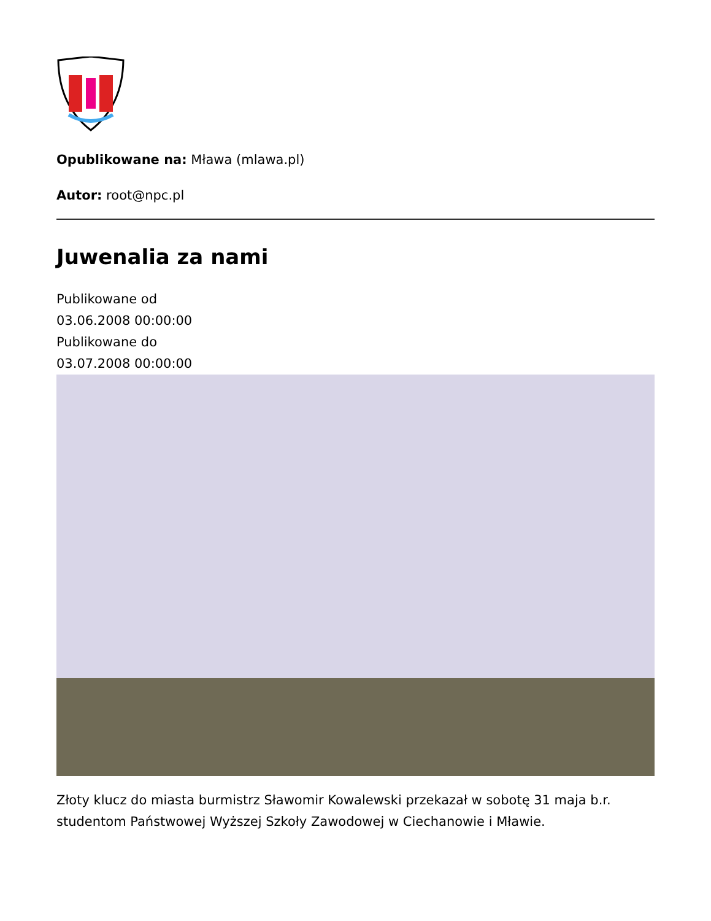Opublikowane na: Mława (mlawa.pl)
Autor: root@npc.pl
Juwenalia za nami
Publikowane od
03.06.2008 00:00:00
Publikowane do
03.07.2008 00:00:00
Złoty klucz do miasta burmistrz Sławomir Kowalewski przekazał w sobotę 31 maja b.r. studentom Państwowej Wyższej Szkoły Zawodowej w Ciechanowie i Mławie.